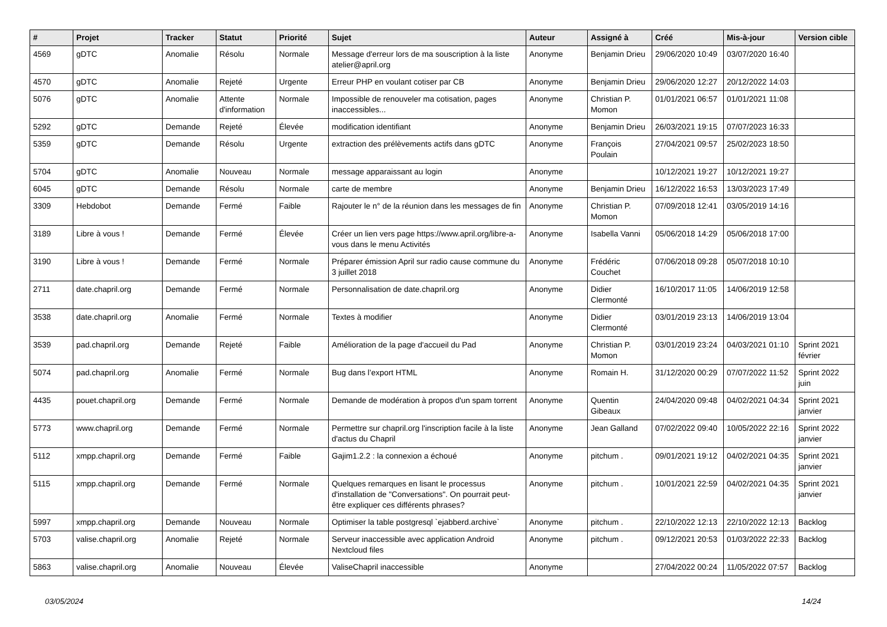| # | Projet | Tracker | Statut | Priorité | Sujet | Auteur | Assigné à | Créé | Mis-à-jour | Version cible |
| --- | --- | --- | --- | --- | --- | --- | --- | --- | --- | --- |
| 4569 | gDTC | Anomalie | Résolu | Normale | Message d'erreur lors de ma souscription à la liste atelier@april.org | Anonyme | Benjamin Drieu | 29/06/2020 10:49 | 03/07/2020 16:40 | |
| 4570 | gDTC | Anomalie | Rejeté | Urgente | Erreur PHP en voulant cotiser par CB | Anonyme | Benjamin Drieu | 29/06/2020 12:27 | 20/12/2022 14:03 | |
| 5076 | gDTC | Anomalie | Attente d'information | Normale | Impossible de renouveler ma cotisation, pages inaccessibles... | Anonyme | Christian P. Momon | 01/01/2021 06:57 | 01/01/2021 11:08 | |
| 5292 | gDTC | Demande | Rejeté | Élevée | modification identifiant | Anonyme | Benjamin Drieu | 26/03/2021 19:15 | 07/07/2023 16:33 | |
| 5359 | gDTC | Demande | Résolu | Urgente | extraction des prélèvements actifs dans gDTC | Anonyme | François Poulain | 27/04/2021 09:57 | 25/02/2023 18:50 | |
| 5704 | gDTC | Anomalie | Nouveau | Normale | message apparaissant au login | Anonyme | | 10/12/2021 19:27 | 10/12/2021 19:27 | |
| 6045 | gDTC | Demande | Résolu | Normale | carte de membre | Anonyme | Benjamin Drieu | 16/12/2022 16:53 | 13/03/2023 17:49 | |
| 3309 | Hebdobot | Demande | Fermé | Faible | Rajouter le n° de la réunion dans les messages de fin | Anonyme | Christian P. Momon | 07/09/2018 12:41 | 03/05/2019 14:16 | |
| 3189 | Libre à vous ! | Demande | Fermé | Élevée | Créer un lien vers page https://www.april.org/libre-a-vous dans le menu Activités | Anonyme | Isabella Vanni | 05/06/2018 14:29 | 05/06/2018 17:00 | |
| 3190 | Libre à vous ! | Demande | Fermé | Normale | Préparer émission April sur radio cause commune du 3 juillet 2018 | Anonyme | Frédéric Couchet | 07/06/2018 09:28 | 05/07/2018 10:10 | |
| 2711 | date.chapril.org | Demande | Fermé | Normale | Personnalisation de date.chapril.org | Anonyme | Didier Clermonté | 16/10/2017 11:05 | 14/06/2019 12:58 | |
| 3538 | date.chapril.org | Anomalie | Fermé | Normale | Textes à modifier | Anonyme | Didier Clermonté | 03/01/2019 23:13 | 14/06/2019 13:04 | |
| 3539 | pad.chapril.org | Demande | Rejeté | Faible | Amélioration de la page d'accueil du Pad | Anonyme | Christian P. Momon | 03/01/2019 23:24 | 04/03/2021 01:10 | Sprint 2021 février |
| 5074 | pad.chapril.org | Anomalie | Fermé | Normale | Bug dans l’export HTML | Anonyme | Romain H. | 31/12/2020 00:29 | 07/07/2022 11:52 | Sprint 2022 juin |
| 4435 | pouet.chapril.org | Demande | Fermé | Normale | Demande de modération à propos d'un spam torrent | Anonyme | Quentin Gibeaux | 24/04/2020 09:48 | 04/02/2021 04:34 | Sprint 2021 janvier |
| 5773 | www.chapril.org | Demande | Fermé | Normale | Permettre sur chapril.org l'inscription facile à la liste d'actus du Chapril | Anonyme | Jean Galland | 07/02/2022 09:40 | 10/05/2022 22:16 | Sprint 2022 janvier |
| 5112 | xmpp.chapril.org | Demande | Fermé | Faible | Gajim1.2.2 : la connexion a échoué | Anonyme | pitchum . | 09/01/2021 19:12 | 04/02/2021 04:35 | Sprint 2021 janvier |
| 5115 | xmpp.chapril.org | Demande | Fermé | Normale | Quelques remarques en lisant le processus d'installation de "Conversations". On pourrait peut-être expliquer ces différents phrases? | Anonyme | pitchum . | 10/01/2021 22:59 | 04/02/2021 04:35 | Sprint 2021 janvier |
| 5997 | xmpp.chapril.org | Demande | Nouveau | Normale | Optimiser la table postgresql `ejabberd.archive` | Anonyme | pitchum . | 22/10/2022 12:13 | 22/10/2022 12:13 | Backlog |
| 5703 | valise.chapril.org | Anomalie | Rejeté | Normale | Serveur inaccessible avec application Android Nextcloud files | Anonyme | pitchum . | 09/12/2021 20:53 | 01/03/2022 22:33 | Backlog |
| 5863 | valise.chapril.org | Anomalie | Nouveau | Élevée | ValiseChapril inaccessible | Anonyme | | 27/04/2022 00:24 | 11/05/2022 07:57 | Backlog |
03/05/2024 14/24